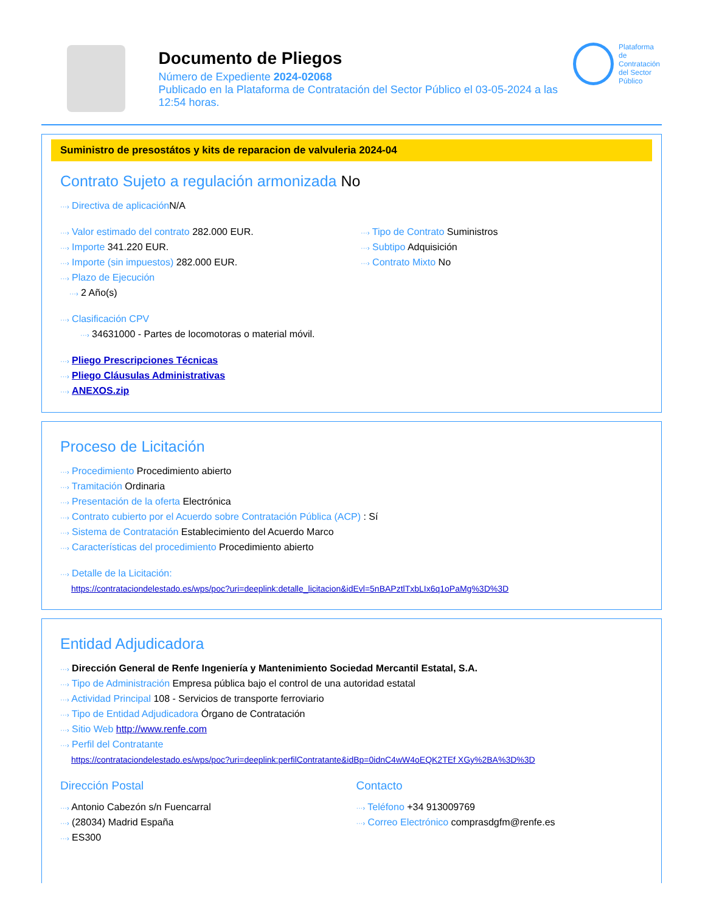Documento de Pliegos
Número de Expediente 2024-02068
Publicado en la Plataforma de Contratación del Sector Público el 03-05-2024 a las 12:54 horas.
Plataforma de
Contratación
del Sector
Público
Suministro de presostátos y kits de reparacion de valvuleria 2024-04
Contrato Sujeto a regulación armonizada No
···› Directiva de aplicación N/A
···› Valor estimado del contrato 282.000 EUR.
···› Importe 341.220 EUR.
···› Importe (sin impuestos) 282.000 EUR.
···› Plazo de Ejecución
···› 2 Año(s)
···› Tipo de Contrato Suministros
···› Subtipo Adquisición
···› Contrato Mixto No
···› Clasificación CPV
···› 34631000 - Partes de locomotoras o material móvil.
···› Pliego Prescripciones Técnicas
···› Pliego Cláusulas Administrativas
···› ANEXOS.zip
Proceso de Licitación
···› Procedimiento Procedimiento abierto
···› Tramitación Ordinaria
···› Presentación de la oferta Electrónica
···› Contrato cubierto por el Acuerdo sobre Contratación Pública (ACP) : Sí
···› Sistema de Contratación Establecimiento del Acuerdo Marco
···› Características del procedimiento Procedimiento abierto
···› Detalle de la Licitación:
https://contrataciondelestado.es/wps/poc?uri=deeplink:detalle_licitacion&idEvl=5nBAPztlTxbLIx6q1oPaMg%3D%3D
Entidad Adjudicadora
···› Dirección General de Renfe Ingeniería y Mantenimiento Sociedad Mercantil Estatal, S.A.
···› Tipo de Administración Empresa pública bajo el control de una autoridad estatal
···› Actividad Principal 108 - Servicios de transporte ferroviario
···› Tipo de Entidad Adjudicadora Órgano de Contratación
···› Sitio Web http://www.renfe.com
···› Perfil del Contratante
https://contrataciondelestado.es/wps/poc?uri=deeplink:perfilContratante&idBp=0idnC4wW4oEQK2TEf XGy%2BA%3D%3D
Dirección Postal
···› Antonio Cabezón s/n Fuencarral
···› (28034) Madrid España
···› ES300
Contacto
···› Teléfono +34 913009769
···› Correo Electrónico comprasdgfm@renfe.es